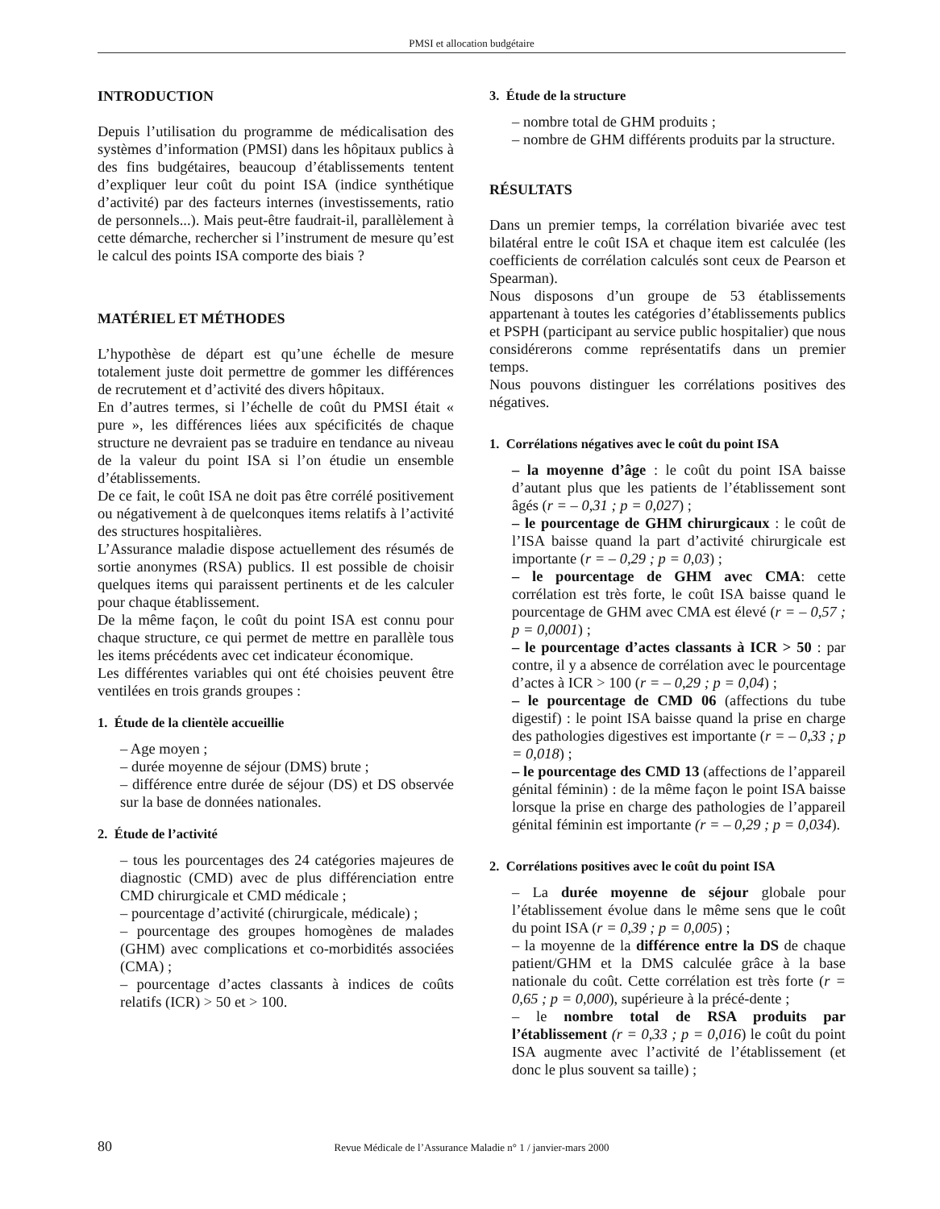PMSI et allocation budgétaire
INTRODUCTION
Depuis l’utilisation du programme de médicalisation des systèmes d’information (PMSI) dans les hôpitaux publics à des fins budgétaires, beaucoup d’établissements tentent d’expliquer leur coût du point ISA (indice synthétique d’activité) par des facteurs internes (investissements, ratio de personnels...). Mais peut-être faudrait-il, parallèlement à cette démarche, rechercher si l’instrument de mesure qu’est le calcul des points ISA comporte des biais ?
MATÉRIEL ET MÉTHODES
L’hypothèse de départ est qu’une échelle de mesure totalement juste doit permettre de gommer les différences de recrutement et d’activité des divers hôpitaux.
En d’autres termes, si l’échelle de coût du PMSI était « pure », les différences liées aux spécificités de chaque structure ne devraient pas se traduire en tendance au niveau de la valeur du point ISA si l’on étudie un ensemble d’établissements.
De ce fait, le coût ISA ne doit pas être corrélé positivement ou négativement à de quelconques items relatifs à l’activité des structures hospitalières.
L’Assurance maladie dispose actuellement des résumés de sortie anonymes (RSA) publics. Il est possible de choisir quelques items qui paraissent pertinents et de les calculer pour chaque établissement.
De la même façon, le coût du point ISA est connu pour chaque structure, ce qui permet de mettre en parallèle tous les items précédents avec cet indicateur économique.
Les différentes variables qui ont été choisies peuvent être ventilées en trois grands groupes :
1. Étude de la clientèle accueillie
– Age moyen ;
– durée moyenne de séjour (DMS) brute ;
– différence entre durée de séjour (DS) et DS observée sur la base de données nationales.
2. Étude de l’activité
– tous les pourcentages des 24 catégories majeures de diagnostic (CMD) avec de plus différenciation entre CMD chirurgicale et CMD médicale ;
– pourcentage d’activité (chirurgicale, médicale) ;
– pourcentage des groupes homogènes de malades (GHM) avec complications et co-morbidités associées (CMA) ;
– pourcentage d’actes classants à indices de coûts relatifs (ICR) > 50 et > 100.
3. Étude de la structure
– nombre total de GHM produits ;
– nombre de GHM différents produits par la structure.
RÉSULTATS
Dans un premier temps, la corrélation bivariée avec test bilatéral entre le coût ISA et chaque item est calculée (les coefficients de corrélation calculés sont ceux de Pearson et Spearman).
Nous disposons d’un groupe de 53 établissements appartenant à toutes les catégories d’établissements publics et PSPH (participant au service public hospitalier) que nous considérerons comme représentatifs dans un premier temps.
Nous pouvons distinguer les corrélations positives des négatives.
1. Corrélations négatives avec le coût du point ISA
– la moyenne d’âge : le coût du point ISA baisse d’autant plus que les patients de l’établissement sont âgés (r = – 0,31 ; p = 0,027) ;
– le pourcentage de GHM chirurgicaux : le coût de l’ISA baisse quand la part d’activité chirurgicale est importante (r = – 0,29 ; p = 0,03) ;
– le pourcentage de GHM avec CMA: cette corrélation est très forte, le coût ISA baisse quand le pourcentage de GHM avec CMA est élevé (r = – 0,57 ; p = 0,0001) ;
– le pourcentage d’actes classants à ICR > 50 : par contre, il y a absence de corrélation avec le pourcentage d’actes à ICR > 100 (r = – 0,29 ; p = 0,04) ;
– le pourcentage de CMD 06 (affections du tube digestif) : le point ISA baisse quand la prise en charge des pathologies digestives est importante (r = – 0,33 ; p = 0,018) ;
– le pourcentage des CMD 13 (affections de l’appareil génital féminin) : de la même façon le point ISA baisse lorsque la prise en charge des pathologies de l’appareil génital féminin est importante (r = – 0,29 ; p = 0,034).
2. Corrélations positives avec le coût du point ISA
– La durée moyenne de séjour globale pour l’établissement évolue dans le même sens que le coût du point ISA (r = 0,39 ; p = 0,005) ;
– la moyenne de la différence entre la DS de chaque patient/GHM et la DMS calculée grâce à la base nationale du coût. Cette corrélation est très forte (r = 0,65 ; p = 0,000), supérieure à la précé-dente ;
– le nombre total de RSA produits par l’établissement (r = 0,33 ; p = 0,016) le coût du point ISA augmente avec l’activité de l’établissement (et donc le plus souvent sa taille) ;
80
Revue Médicale de l’Assurance Maladie n° 1 / janvier-mars 2000